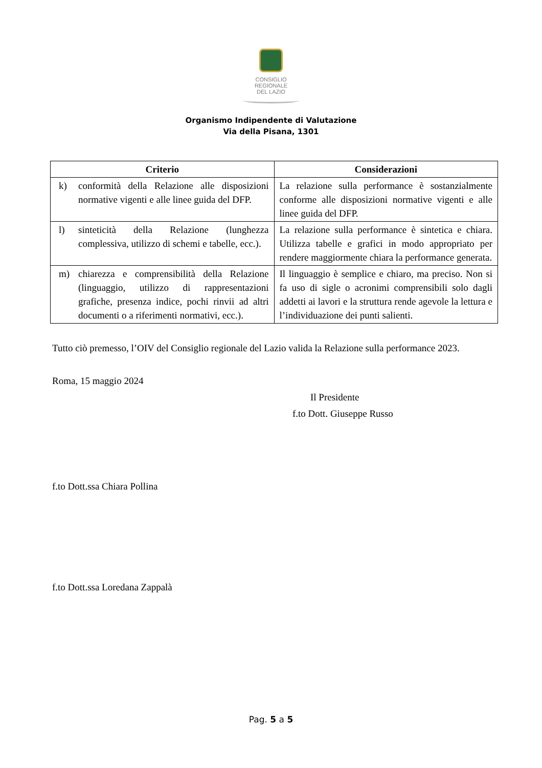CONSIGLIO
REGIONALE
DEL LAZIO
Organismo Indipendente di Valutazione
Via della Pisana, 1301
| Criterio | Considerazioni |
| --- | --- |
| k) conformità della Relazione alle disposizioni normative vigenti e alle linee guida del DFP. | La relazione sulla performance è sostanzialmente conforme alle disposizioni normative vigenti e alle linee guida del DFP. |
| l) sinteticità della Relazione (lunghezza complessiva, utilizzo di schemi e tabelle, ecc.). | La relazione sulla performance è sintetica e chiara. Utilizza tabelle e grafici in modo appropriato per rendere maggiormente chiara la performance generata. |
| m) chiarezza e comprensibilità della Relazione (linguaggio, utilizzo di rappresentazioni grafiche, presenza indice, pochi rinvii ad altri documenti o a riferimenti normativi, ecc.). | Il linguaggio è semplice e chiaro, ma preciso. Non si fa uso di sigle o acronimi comprensibili solo dagli addetti ai lavori e la struttura rende agevole la lettura e l’individuazione dei punti salienti. |
Tutto ciò premesso, l’OIV del Consiglio regionale del Lazio valida la Relazione sulla performance 2023.
Roma, 15 maggio 2024
Il Presidente
f.to Dott. Giuseppe Russo
f.to Dott.ssa Chiara Pollina
f.to Dott.ssa Loredana Zappalà
Pag. 5 a 5